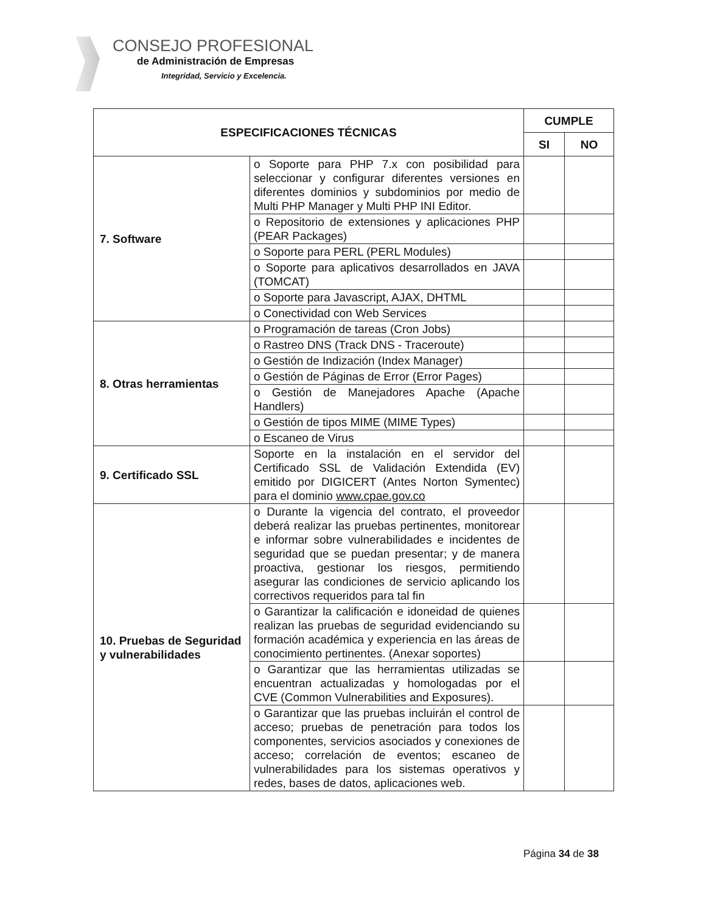CONSEJO PROFESIONAL
de Administración de Empresas
Integridad, Servicio y Excelencia.
| ESPECIFICACIONES TÉCNICAS | | CUMPLE | |
| --- | --- | --- | --- |
| | | SI | NO |
| 7. Software | o Soporte para PHP 7.x con posibilidad para seleccionar y configurar diferentes versiones en diferentes dominios y subdominios por medio de Multi PHP Manager y Multi PHP INI Editor. | | |
| | o Repositorio de extensiones y aplicaciones PHP (PEAR Packages) | | |
| | o Soporte para PERL (PERL Modules) | | |
| | o Soporte para aplicativos desarrollados en JAVA (TOMCAT) | | |
| | o Soporte para Javascript, AJAX, DHTML | | |
| | o Conectividad con Web Services | | |
| 8. Otras herramientas | o Programación de tareas (Cron Jobs) | | |
| | o Rastreo DNS (Track DNS - Traceroute) | | |
| | o Gestión de Indización (Index Manager) | | |
| | o Gestión de Páginas de Error (Error Pages) | | |
| | o Gestión de Manejadores Apache (Apache Handlers) | | |
| | o Gestión de tipos MIME (MIME Types) | | |
| | o Escaneo de Virus | | |
| 9. Certificado SSL | Soporte en la instalación en el servidor del Certificado SSL de Validación Extendida (EV) emitido por DIGICERT (Antes Norton Symentec) para el dominio www.cpae.gov.co | | |
| 10. Pruebas de Seguridad y vulnerabilidades | o Durante la vigencia del contrato, el proveedor deberá realizar las pruebas pertinentes, monitorear e informar sobre vulnerabilidades e incidentes de seguridad que se puedan presentar; y de manera proactiva, gestionar los riesgos, permitiendo asegurar las condiciones de servicio aplicando los correctivos requeridos para tal fin | | |
| | o Garantizar la calificación e idoneidad de quienes realizan las pruebas de seguridad evidenciando su formación académica y experiencia en las áreas de conocimiento pertinentes. (Anexar soportes) | | |
| | o Garantizar que las herramientas utilizadas se encuentran actualizadas y homologadas por el CVE (Common Vulnerabilities and Exposures). | | |
| | o Garantizar que las pruebas incluirán el control de acceso; pruebas de penetración para todos los componentes, servicios asociados y conexiones de acceso; correlación de eventos; escaneo de vulnerabilidades para los sistemas operativos y redes, bases de datos, aplicaciones web. | | |
Página 34 de 38